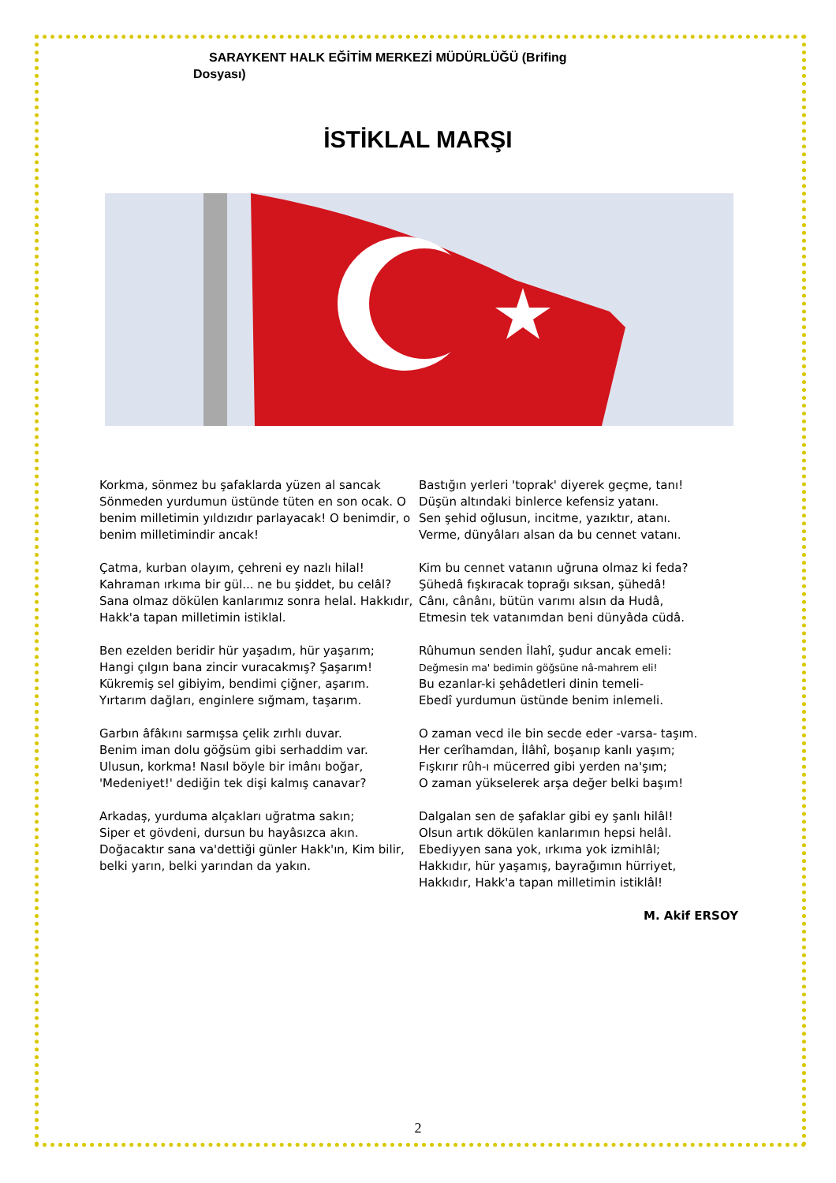SARAYKENT HALK EĞİTİM MERKEZİ MÜDÜRLÜĞÜ (Brifing
Dosyası)
İSTİKLAL MARŞI
Korkma, sönmez bu şafaklarda yüzen al sancak Sönmeden yurdumun üstünde tüten en son ocak. O benim milletimin yıldızıdır parlayacak! O benimdir, o benim milletimindir ancak!
Çatma, kurban olayım, çehreni ey nazlı hilal! Kahraman ırkıma bir gül... ne bu şiddet, bu celâl? Sana olmaz dökülen kanlarımız sonra helal. Hakkıdır, Hakk'a tapan milletimin istiklal.
Ben ezelden beridir hür yaşadım, hür yaşarım;
Hangi çılgın bana zincir vuracakmış? Şaşarım!
Kükremiş sel gibiyim, bendimi çiğner, aşarım.
Yırtarım dağları, enginlere sığmam, taşarım.
Garbın âfâkını sarmışsa çelik zırhlı duvar.
Benim iman dolu göğsüm gibi serhaddim var.
Ulusun, korkma! Nasıl böyle bir imânı boğar,
'Medeniyet!' dediğin tek dişi kalmış canavar?
Arkadaş, yurduma alçakları uğratma sakın;
Siper et gövdeni, dursun bu hayâsızca akın.
Doğacaktır sana va'dettiği günler Hakk'ın, Kim bilir, belki yarın, belki yarından da yakın.
Bastığın yerleri 'toprak' diyerek geçme, tanı!
Düşün altındaki binlerce kefensiz yatanı.
Sen şehid oğlusun, incitme, yazıktır, atanı.
Verme, dünyâları alsan da bu cennet vatanı.
Kim bu cennet vatanın uğruna olmaz ki feda?
Şühedâ fışkıracak toprağı sıksan, şühedâ!
Cânı, cânânı, bütün varımı alsın da Hudâ,
Etmesin tek vatanımdan beni dünyâda cüdâ.
Rûhumun senden İlahî, şudur ancak emeli:
Değmesin ma' bedimin göğsüne nâ-mahrem eli!
Bu ezanlar-ki şehâdetleri dinin temeli-
Ebedî yurdumun üstünde benim inlemeli.
O zaman vecd ile bin secde eder -varsa- taşım.
Her cerîhamdan, İlâhî, boşanıp kanlı yaşım;
Fışkırır rûh-ı mücerred gibi yerden na'şım;
O zaman yükselerek arşa değer belki başım!
Dalgalan sen de şafaklar gibi ey şanlı hilâl!
Olsun artık dökülen kanlarımın hepsi helâl.
Ebediyyen sana yok, ırkıma yok izmihlâl;
Hakkıdır, hür yaşamış, bayrağımın hürriyet,
Hakkıdır, Hakk'a tapan milletimin istiklâl!
M. Akif ERSOY
2